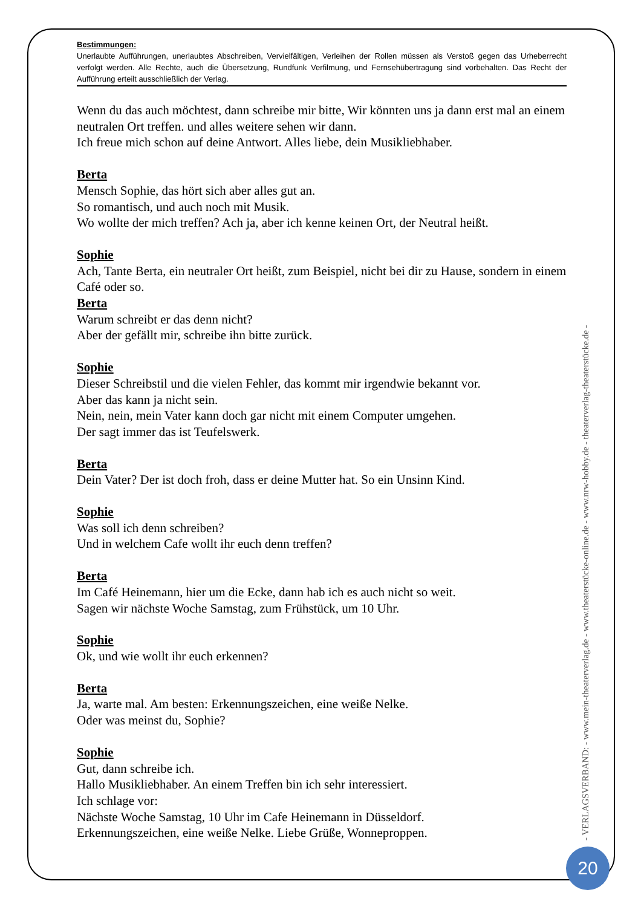Bestimmungen:
Unerlaubte Aufführungen, unerlaubtes Abschreiben, Vervielfältigen, Verleihen der Rollen müssen als Verstoß gegen das Urheberrecht verfolgt werden. Alle Rechte, auch die Übersetzung, Rundfunk Verfilmung, und Fernsehübertragung sind vorbehalten. Das Recht der Aufführung erteilt ausschließlich der Verlag.
Wenn du das auch möchtest, dann schreibe mir bitte, Wir könnten uns ja dann erst mal an einem neutralen Ort treffen. und alles weitere sehen wir dann.
Ich freue mich schon auf deine Antwort. Alles liebe, dein Musikliebhaber.
Berta
Mensch Sophie, das hört sich aber alles gut an.
So romantisch, und auch noch mit Musik.
Wo wollte der mich treffen? Ach ja, aber ich kenne keinen Ort, der Neutral heißt.
Sophie
Ach, Tante Berta, ein neutraler Ort heißt, zum Beispiel, nicht bei dir zu Hause, sondern in einem Café oder so.
Berta
Warum schreibt er das denn nicht?
Aber der gefällt mir, schreibe ihn bitte zurück.
Sophie
Dieser Schreibstil und die vielen Fehler, das kommt mir irgendwie bekannt vor.
Aber das kann ja nicht sein.
Nein, nein, mein Vater kann doch gar nicht mit einem Computer umgehen.
Der sagt immer das ist Teufelswerk.
Berta
Dein Vater? Der ist doch froh, dass er deine Mutter hat. So ein Unsinn Kind.
Sophie
Was soll ich denn schreiben?
Und in welchem Cafe wollt ihr euch denn treffen?
Berta
Im Café Heinemann, hier um die Ecke, dann hab ich es auch nicht so weit.
Sagen wir nächste Woche Samstag, zum Frühstück, um 10 Uhr.
Sophie
Ok, und wie wollt ihr euch erkennen?
Berta
Ja, warte mal. Am besten: Erkennungszeichen, eine weiße Nelke.
Oder was meinst du, Sophie?
Sophie
Gut, dann schreibe ich.
Hallo Musikliebhaber. An einem Treffen bin ich sehr interessiert.
Ich schlage vor:
Nächste Woche Samstag, 10 Uhr im Cafe Heinemann in Düsseldorf.
Erkennungszeichen, eine weiße Nelke. Liebe Grüße, Wonneproppen.
- VERLAGSVERBAND: - www.mein-theaterverlag.de - www.theaterstücke-online.de - www.nrw-hobby.de - theaterverlag-theaterstücke.de -
20